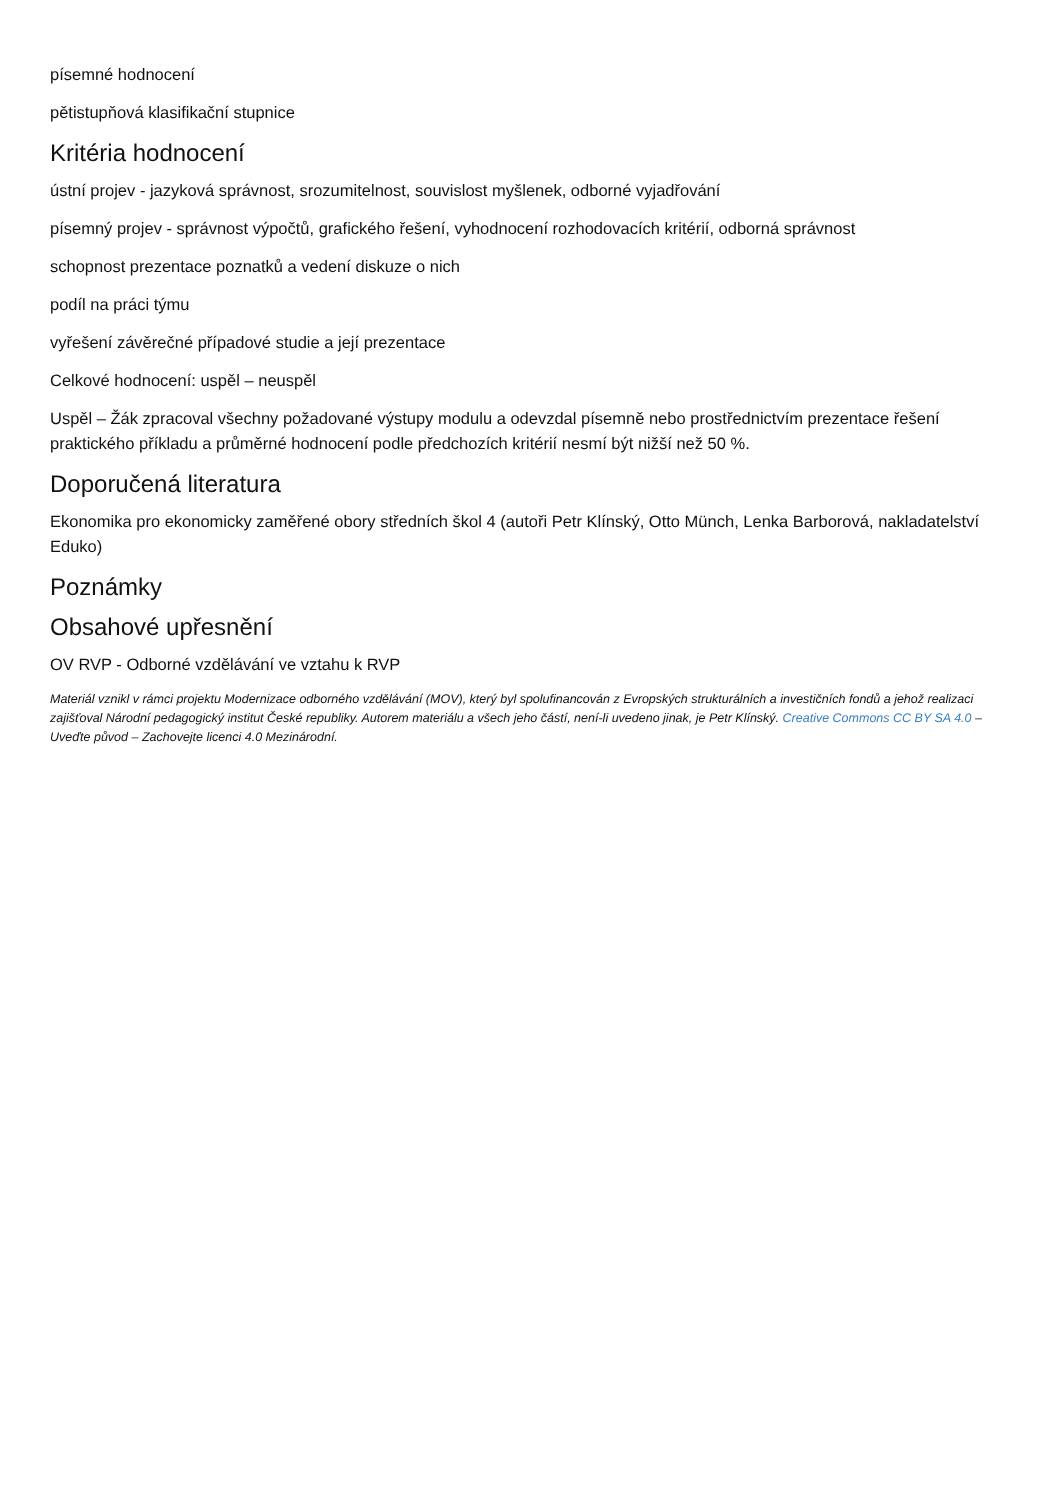písemné hodnocení
pětistupňová klasifikační stupnice
Kritéria hodnocení
ústní projev - jazyková správnost, srozumitelnost, souvislost myšlenek, odborné vyjadřování
písemný projev - správnost výpočtů, grafického řešení, vyhodnocení rozhodovacích kritérií, odborná správnost
schopnost prezentace poznatků a vedení diskuze o nich
podíl na práci týmu
vyřešení závěrečné případové studie a její prezentace
Celkové hodnocení: uspěl – neuspěl
Uspěl – Žák zpracoval všechny požadované výstupy modulu a odevzdal písemně nebo prostřednictvím prezentace řešení praktického příkladu a průměrné hodnocení podle předchozích kritérií nesmí být nižší než 50 %.
Doporučená literatura
Ekonomika pro ekonomicky zaměřené obory středních škol 4 (autoři Petr Klínský, Otto Münch, Lenka Barborová, nakladatelství Eduko)
Poznámky
Obsahové upřesnění
OV RVP - Odborné vzdělávání ve vztahu k RVP
Materiál vznikl v rámci projektu Modernizace odborného vzdělávání (MOV), který byl spolufinancován z Evropských strukturálních a investičních fondů a jehož realizaci zajišťoval Národní pedagogický institut České republiky. Autorem materiálu a všech jeho částí, není-li uvedeno jinak, je Petr Klínský. Creative Commons CC BY SA 4.0 – Uveďte původ – Zachovejte licenci 4.0 Mezinárodní.